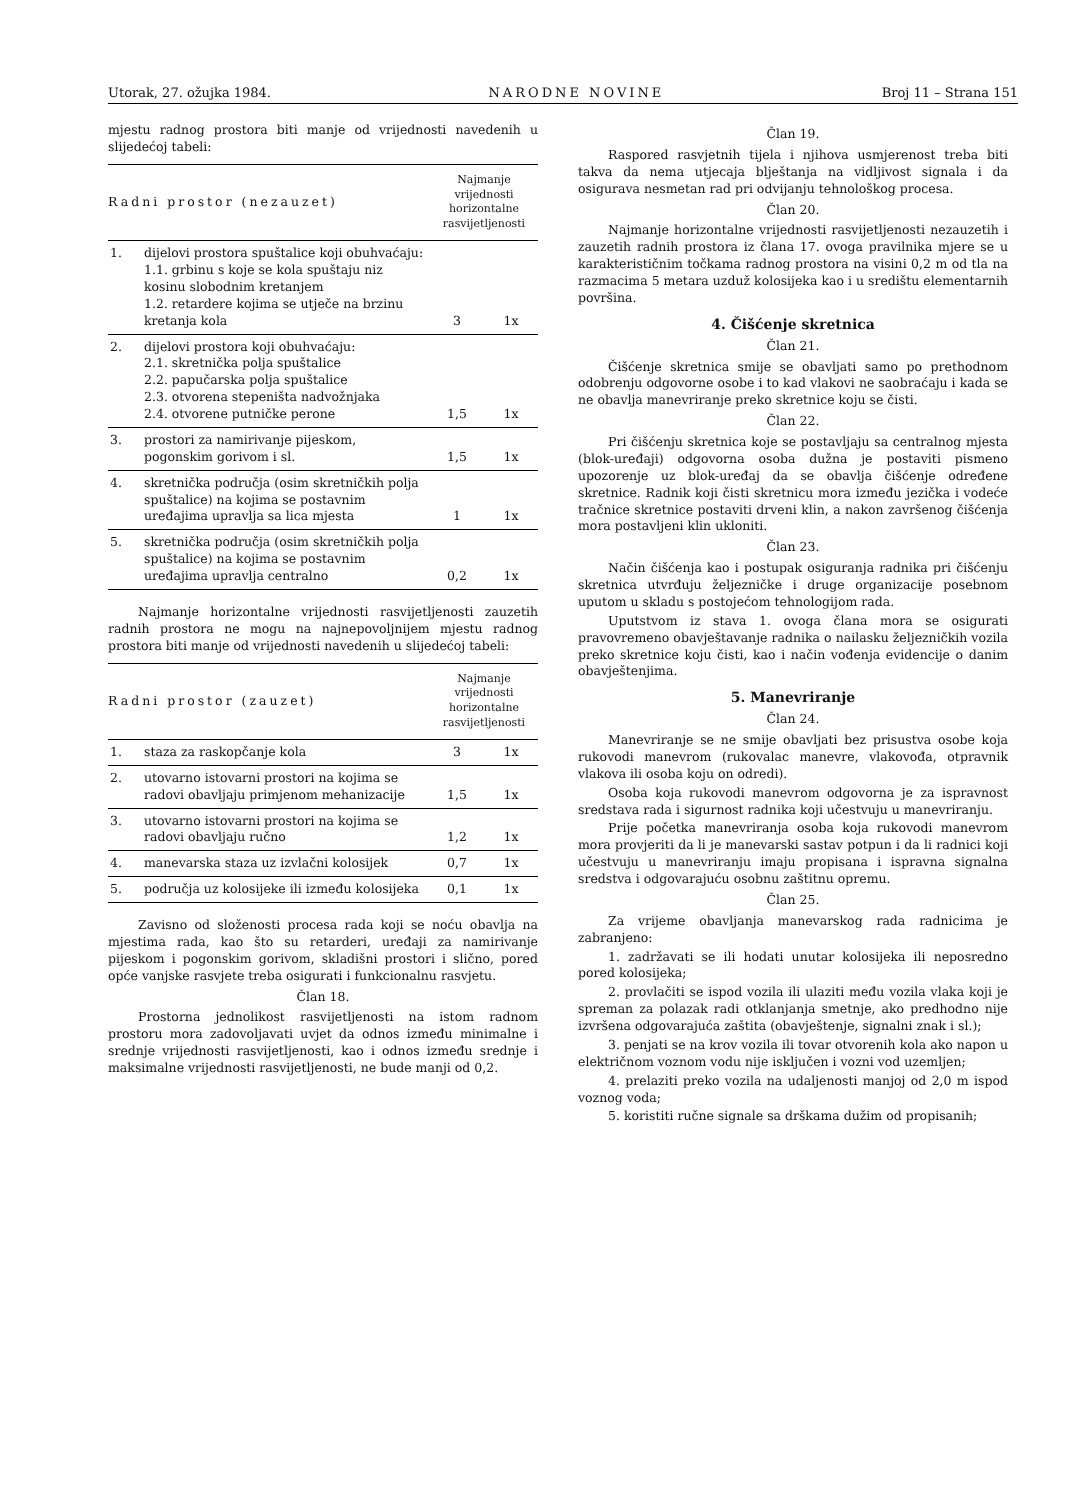Utorak, 27. ožujka 1984. NARODNE NOVINE Broj 11 – Strana 151
mjestu radnog prostora biti manje od vrijednosti navedenih u slijedećoj tabeli:
| Radni prostor (nezauzet) | | Najmanje vrijednosti horizontalne rasvijetljenosti | |
| --- | --- | --- | --- |
| 1. | dijelovi prostora spuštalice koji obuhvaćaju: 1.1. grbinu s koje se kola spuštaju niz kosinu slobodnim kretanjem 1.2. retardere kojima se utječe na brzinu kretanja kola | 3 | 1x |
| 2. | dijelovi prostora koji obuhvaćaju: 2.1. skretnička polja spuštalice 2.2. papučarska polja spuštalice 2.3. otvorena stepeništa nadvožnjaka 2.4. otvorene putničke perone | 1,5 | 1x |
| 3. | prostori za namirivanje pijeskom, pogonskim gorivom i sl. | 1,5 | 1x |
| 4. | skretnička područja (osim skretničkih polja spuštalice) na kojima se postavnim uređajima upravlja sa lica mjesta | 1 | 1x |
| 5. | skretnička područja (osim skretničkih polja spuštalice) na kojima se postavnim uređajima upravlja centralno | 0,2 | 1x |
Najmanje horizontalne vrijednosti rasvijetljenosti zauzetih radnih prostora ne mogu na najnepovoljnijem mjestu radnog prostora biti manje od vrijednosti navedenih u slijedećoj tabeli:
| Radni prostor (zauzet) | | Najmanje vrijednosti horizontalne rasvijetljenosti | |
| --- | --- | --- | --- |
| 1. | staza za raskopčanje kola | 3 | 1x |
| 2. | utovarno istovarni prostori na kojima se radovi obavljaju primjenom mehanizacije | 1,5 | 1x |
| 3. | utovarno istovarni prostori na kojima se radovi obavljaju ručno | 1,2 | 1x |
| 4. | manevarska staza uz izvlačni kolosijek | 0,7 | 1x |
| 5. | područja uz kolosijeke ili između kolosijeka | 0,1 | 1x |
Zavisno od složenosti procesa rada koji se noću obavlja na mjestima rada, kao što su retarderi, uređaji za namirivanje pijeskom i pogonskim gorivom, skladišni prostori i slično, pored opće vanjske rasvjete treba osigurati i funkcionalnu rasvjetu.
Član 18.
Prostorna jednolikost rasvijetljenosti na istom radnom prostoru mora zadovoljavati uvjet da odnos između minimalne i srednje vrijednosti rasvijetljenosti, kao i odnos između srednje i maksimalne vrijednosti rasvijetljenosti, ne bude manji od 0,2.
Član 19.
Raspored rasvjetnih tijela i njihova usmjerenost treba biti takva da nema utjecaja blještanja na vidljivost signala i da osigurava nesmetan rad pri odvijanju tehnološkog procesa.
Član 20.
Najmanje horizontalne vrijednosti rasvijetljenosti nezauzetih i zauzetih radnih prostora iz člana 17. ovoga pravilnika mjere se u karakterističnim točkama radnog prostora na visini 0,2 m od tla na razmacima 5 metara uzduž kolosijeka kao i u središtu elementarnih površina.
4. Čišćenje skretnica
Član 21.
Čišćenje skretnica smije se obavljati samo po prethodnom odobrenju odgovorne osobe i to kad vlakovi ne saobraćaju i kada se ne obavlja manevriranje preko skretnice koju se čisti.
Član 22.
Pri čišćenju skretnica koje se postavljaju sa centralnog mjesta (blok-uređaji) odgovorna osoba dužna je postaviti pismeno upozorenje uz blok-uređaj da se obavlja čišćenje određene skretnice. Radnik koji čisti skretnicu mora između jezička i vodeće tračnice skretnice postaviti drveni klin, a nakon završenog čišćenja mora postavljeni klin ukloniti.
Član 23.
Način čišćenja kao i postupak osiguranja radnika pri čišćenju skretnica utvrđuju željezničke i druge organizacije posebnom uputom u skladu s postojećom tehnologijom rada.
Uputstvom iz stava 1. ovoga člana mora se osigurati pravovremeno obavještavanje radnika o nailasku željezničkih vozila preko skretnice koju čisti, kao i način vođenja evidencije o danim obavještenjima.
5. Manevriranje
Član 24.
Manevriranje se ne smije obavljati bez prisustva osobe koja rukovodi manevrom (rukovalac manevre, vlakovođa, otpravnik vlakova ili osoba koju on odredi).
Osoba koja rukovodi manevrom odgovorna je za ispravnost sredstava rada i sigurnost radnika koji učestvuju u manevriranju.
Prije početka manevriranja osoba koja rukovodi manevrom mora provjeriti da li je manevarski sastav potpun i da li radnici koji učestvuju u manevriranju imaju propisana i ispravna signalna sredstva i odgovarajuću osobnu zaštitnu opremu.
Član 25.
Za vrijeme obavljanja manevarskog rada radnicima je zabranjeno:
1. zadržavati se ili hodati unutar kolosijeka ili neposredno pored kolosijeka;
2. provlačiti se ispod vozila ili ulaziti među vozila vlaka koji je spreman za polazak radi otklanjanja smetnje, ako predhodno nije izvršena odgovarajuća zaštita (obavještenje, signalni znak i sl.);
3. penjati se na krov vozila ili tovar otvorenih kola ako napon u električnom voznom vodu nije isključen i vozni vod uzemljen;
4. prelaziti preko vozila na udaljenosti manjoj od 2,0 m ispod voznog voda;
5. koristiti ručne signale sa drškama dužim od propisanih;